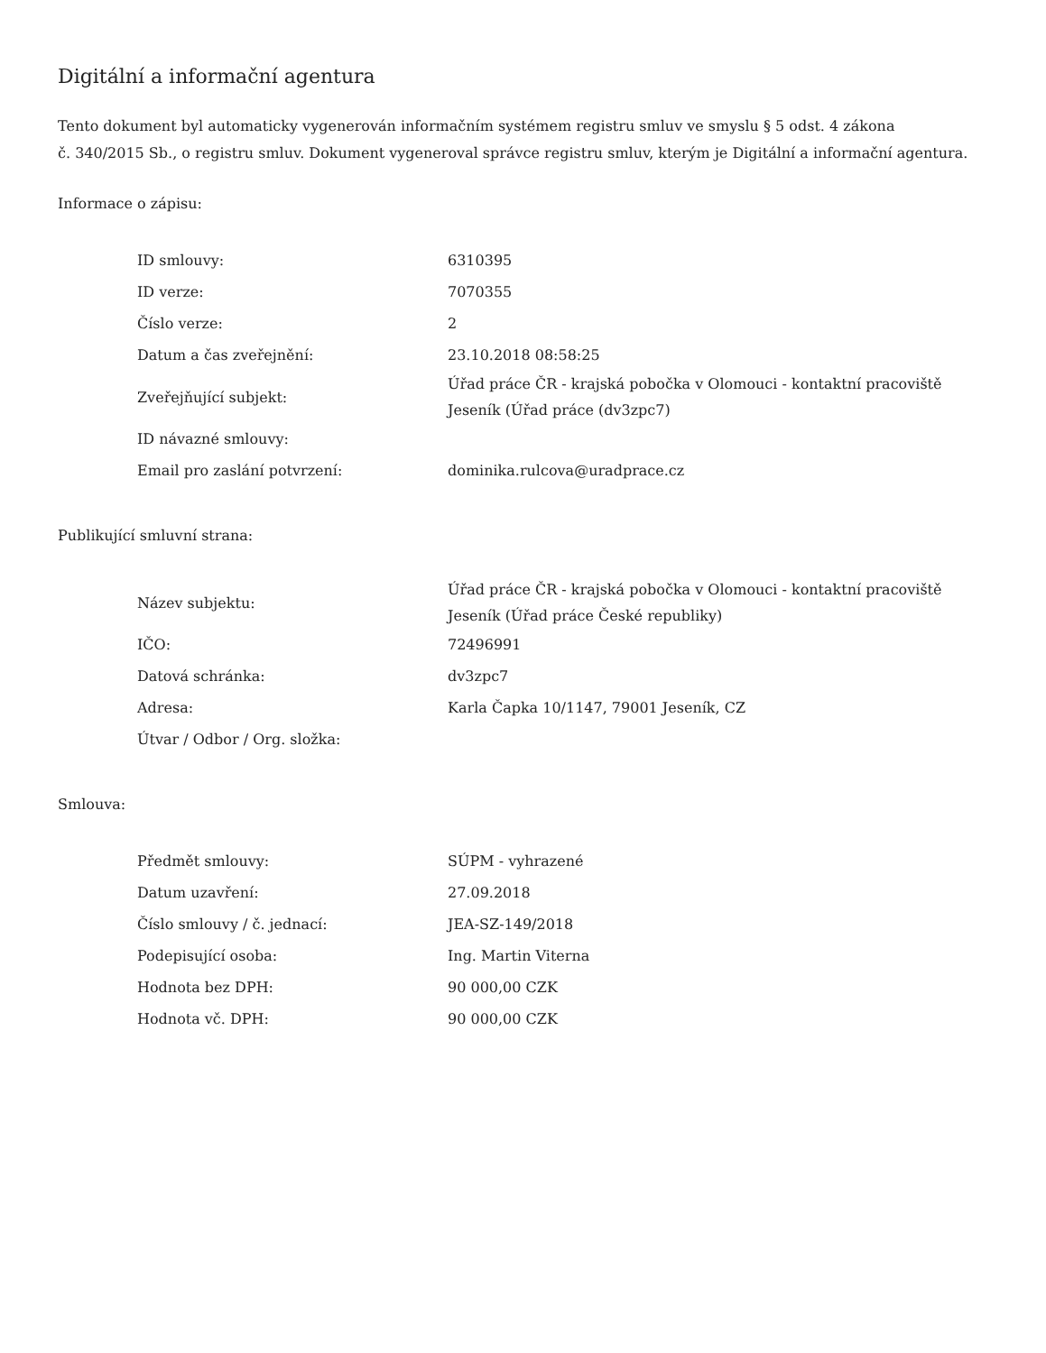Digitální a informační agentura
Tento dokument byl automaticky vygenerován informačním systémem registru smluv ve smyslu § 5 odst. 4 zákona
č. 340/2015 Sb., o registru smluv. Dokument vygeneroval správce registru smluv, kterým je Digitální a informační agentura.
Informace o zápisu:
| ID smlouvy: | 6310395 |
| ID verze: | 7070355 |
| Číslo verze: | 2 |
| Datum a čas zveřejnění: | 23.10.2018 08:58:25 |
| Zveřejňující subjekt: | Úřad práce ČR - krajská pobočka v Olomouci - kontaktní pracoviště Jeseník (Úřad práce (dv3zpc7) |
| ID návazné smlouvy: | |
| Email pro zaslání potvrzení: | dominika.rulcova@uradprace.cz |
Publikující smluvní strana:
| Název subjektu: | Úřad práce ČR - krajská pobočka v Olomouci - kontaktní pracoviště Jeseník (Úřad práce České republiky) |
| IČO: | 72496991 |
| Datová schránka: | dv3zpc7 |
| Adresa: | Karla Čapka 10/1147, 79001 Jeseník, CZ |
| Útvar / Odbor / Org. složka: | |
Smlouva:
| Předmět smlouvy: | SÚPM - vyhrazené |
| Datum uzavření: | 27.09.2018 |
| Číslo smlouvy / č. jednací: | JEA-SZ-149/2018 |
| Podepisující osoba: | Ing. Martin Viterna |
| Hodnota bez DPH: | 90 000,00 CZK |
| Hodnota vč. DPH: | 90 000,00 CZK |